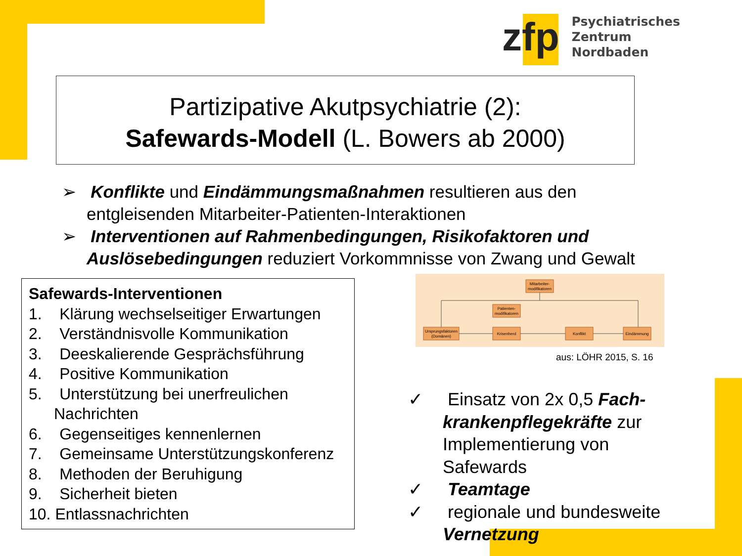zfp
Psychiatrisches Zentrum
Nordbaden
Partizipative Akutpsychiatrie (2):
Safewards-Modell (L. Bowers ab 2000)
➢ Konflikte und Eindämmungsmaßnahmen resultieren aus den entgleisenden Mitarbeiter-Patienten-Interaktionen
➢ Interventionen auf Rahmenbedingungen, Risikofaktoren und Auslösebedingungen reduziert Vorkommnisse von Zwang und Gewalt
Safewards-Interventionen
1. Klärung wechselseitiger Erwartungen
2. Verständnisvolle Kommunikation
3. Deeskalierende Gesprächsführung
4. Positive Kommunikation
5. Unterstützung bei unerfreulichen Nachrichten
6. Gegenseitiges kennenlernen
7. Gemeinsame Unterstützungskonferenz
8. Methoden der Beruhigung
9. Sicherheit bieten
10. Entlassnachrichten
Mitarbeiter-
modifikatoren
Patienten-
modifikatoren
Ursprungsfaktoren
(Domänen)
Krisenherd
Konflikt
Eindämmung
aus: LÖHR 2015, S. 16
✓ Einsatz von 2x 0,5 Fach-krankenpflegekräfte zur Implementierung von Safewards
✓ Teamtage
✓ regionale und bundesweite Vernetzung